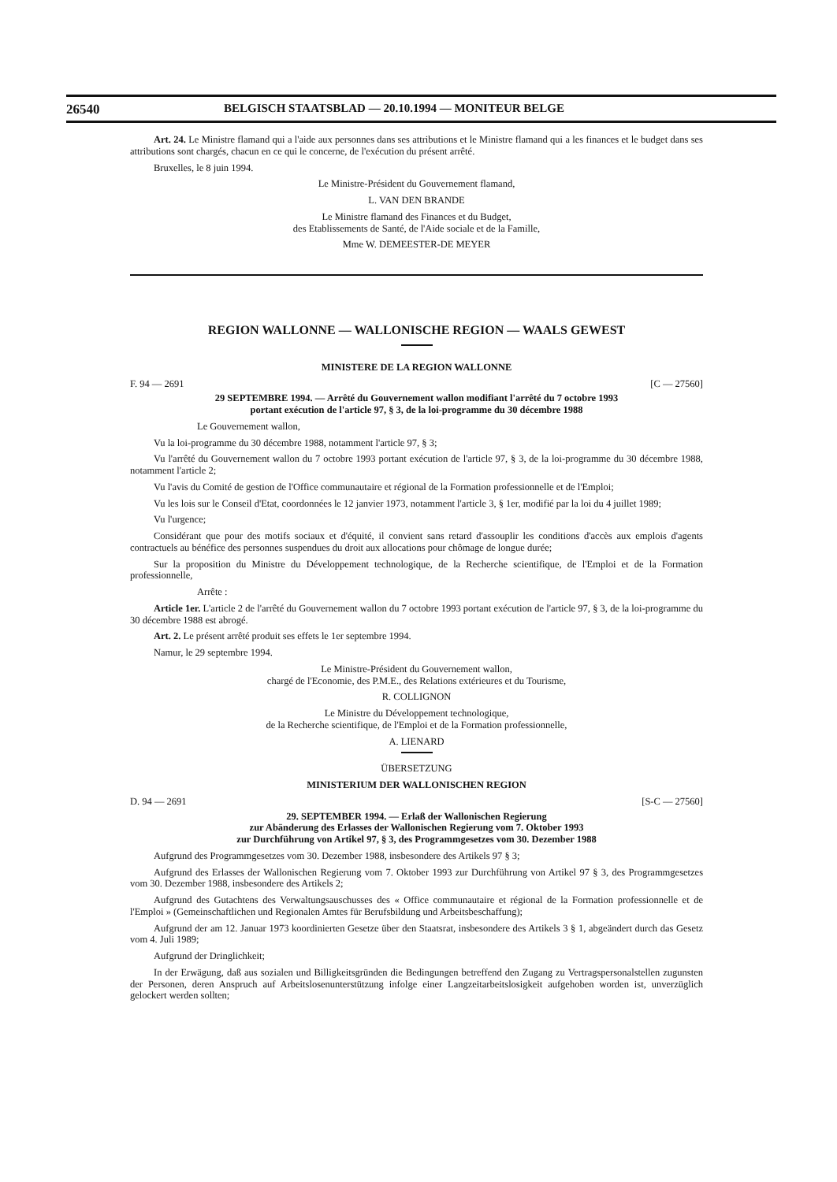26540 BELGISCH STAATSBLAD — 20.10.1994 — MONITEUR BELGE
Art. 24. Le Ministre flamand qui a l'aide aux personnes dans ses attributions et le Ministre flamand qui a les finances et le budget dans ses attributions sont chargés, chacun en ce qui le concerne, de l'exécution du présent arrêté.
Bruxelles, le 8 juin 1994.
Le Ministre-Président du Gouvernement flamand,
L. VAN DEN BRANDE
Le Ministre flamand des Finances et du Budget,
des Etablissements de Santé, de l'Aide sociale et de la Famille,
Mme W. DEMEESTER-DE MEYER
REGION WALLONNE — WALLONISCHE REGION — WAALS GEWEST
MINISTERE DE LA REGION WALLONNE
F. 94 — 2691 [C — 27560]
29 SEPTEMBRE 1994. — Arrêté du Gouvernement wallon modifiant l'arrêté du 7 octobre 1993
portant exécution de l'article 97, § 3, de la loi-programme du 30 décembre 1988
Le Gouvernement wallon,
Vu la loi-programme du 30 décembre 1988, notamment l'article 97, § 3;
Vu l'arrêté du Gouvernement wallon du 7 octobre 1993 portant exécution de l'article 97, § 3, de la loi-programme du 30 décembre 1988, notamment l'article 2;
Vu l'avis du Comité de gestion de l'Office communautaire et régional de la Formation professionnelle et de l'Emploi;
Vu les lois sur le Conseil d'Etat, coordonnées le 12 janvier 1973, notamment l'article 3, § 1er, modifié par la loi du 4 juillet 1989;
Vu l'urgence;
Considérant que pour des motifs sociaux et d'équité, il convient sans retard d'assouplir les conditions d'accès aux emplois d'agents contractuels au bénéfice des personnes suspendues du droit aux allocations pour chômage de longue durée;
Sur la proposition du Ministre du Développement technologique, de la Recherche scientifique, de l'Emploi et de la Formation professionnelle,
Arrête :
Article 1er. L'article 2 de l'arrêté du Gouvernement wallon du 7 octobre 1993 portant exécution de l'article 97, § 3, de la loi-programme du 30 décembre 1988 est abrogé.
Art. 2. Le présent arrêté produit ses effets le 1er septembre 1994.
Namur, le 29 septembre 1994.
Le Ministre-Président du Gouvernement wallon,
chargé de l'Economie, des P.M.E., des Relations extérieures et du Tourisme,
R. COLLIGNON
Le Ministre du Développement technologique,
de la Recherche scientifique, de l'Emploi et de la Formation professionnelle,
A. LIENARD
ÜBERSETZUNG
MINISTERIUM DER WALLONISCHEN REGION
D. 94 — 2691 [S-C — 27560]
29. SEPTEMBER 1994. — Erlaß der Wallonischen Regierung
zur Abänderung des Erlasses der Wallonischen Regierung vom 7. Oktober 1993
zur Durchführung von Artikel 97, § 3, des Programmgesetzes vom 30. Dezember 1988
Aufgrund des Programmgesetzes vom 30. Dezember 1988, insbesondere des Artikels 97 § 3;
Aufgrund des Erlasses der Wallonischen Regierung vom 7. Oktober 1993 zur Durchführung von Artikel 97 § 3, des Programmgesetzes vom 30. Dezember 1988, insbesondere des Artikels 2;
Aufgrund des Gutachtens des Verwaltungsauschusses des « Office communautaire et régional de la Formation professionnelle et de l'Emploi » (Gemeinschaftlichen und Regionalen Amtes für Berufsbildung und Arbeitsbeschaffung);
Aufgrund der am 12. Januar 1973 koordinierten Gesetze über den Staatsrat, insbesondere des Artikels 3 § 1, abgeändert durch das Gesetz vom 4. Juli 1989;
Aufgrund der Dringlichkeit;
In der Erwägung, daß aus sozialen und Billigkeitsgründen die Bedingungen betreffend den Zugang zu Vertragspersonalstellen zugunsten der Personen, deren Anspruch auf Arbeitslosenunterstützung infolge einer Langzeitarbeitslosigkeit aufgehoben worden ist, unverzüglich gelockert werden sollten;